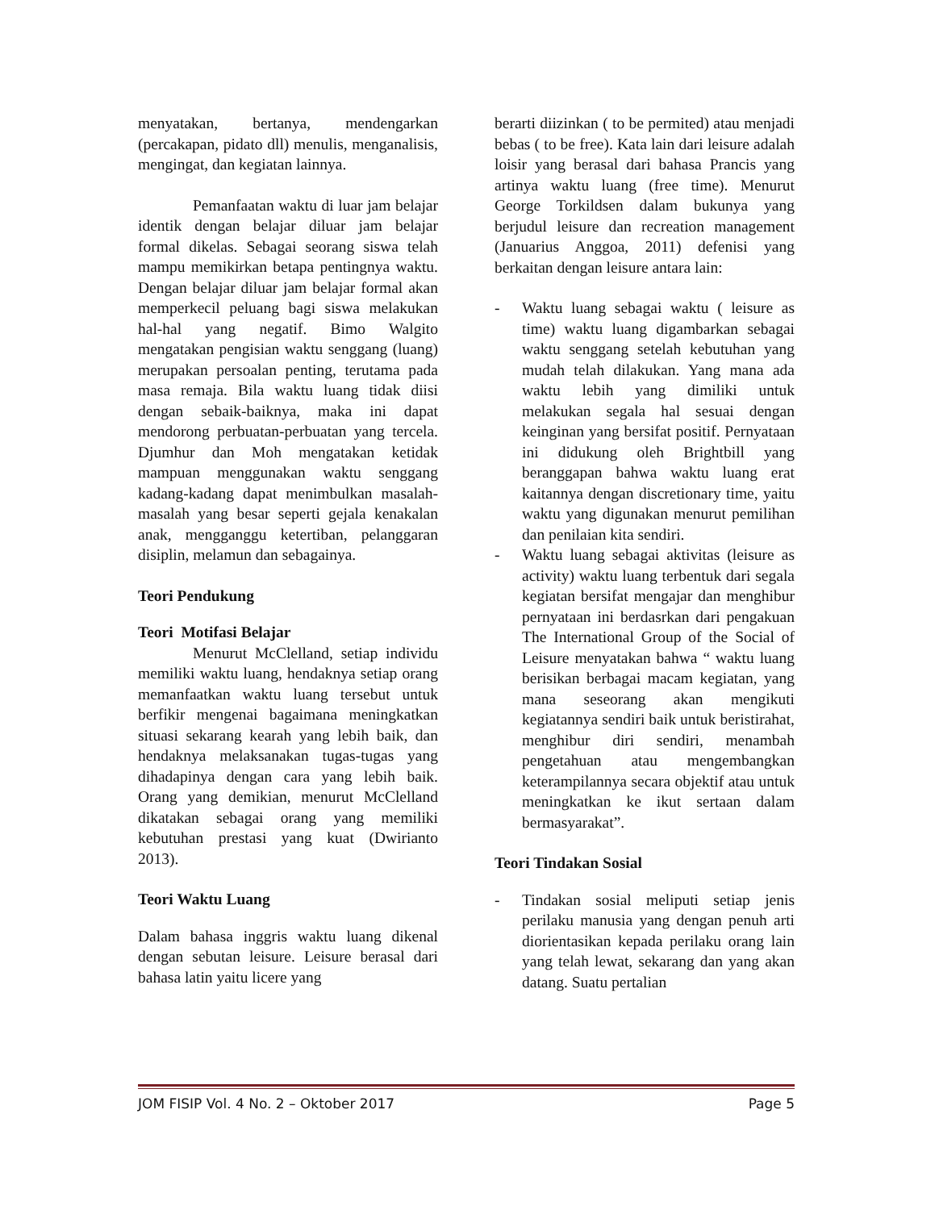menyatakan, bertanya, mendengarkan (percakapan, pidato dll) menulis, menganalisis, mengingat, dan kegiatan lainnya.
Pemanfaatan waktu di luar jam belajar identik dengan belajar diluar jam belajar formal dikelas. Sebagai seorang siswa telah mampu memikirkan betapa pentingnya waktu. Dengan belajar diluar jam belajar formal akan memperkecil peluang bagi siswa melakukan hal-hal yang negatif. Bimo Walgito mengatakan pengisian waktu senggang (luang) merupakan persoalan penting, terutama pada masa remaja. Bila waktu luang tidak diisi dengan sebaik-baiknya, maka ini dapat mendorong perbuatan-perbuatan yang tercela. Djumhur dan Moh mengatakan ketidak mampuan menggunakan waktu senggang kadang-kadang dapat menimbulkan masalah-masalah yang besar seperti gejala kenakalan anak, mengganggu ketertiban, pelanggaran disiplin, melamun dan sebagainya.
Teori Pendukung
Teori Motifasi Belajar
Menurut McClelland, setiap individu memiliki waktu luang, hendaknya setiap orang memanfaatkan waktu luang tersebut untuk berfikir mengenai bagaimana meningkatkan situasi sekarang kearah yang lebih baik, dan hendaknya melaksanakan tugas-tugas yang dihadapinya dengan cara yang lebih baik. Orang yang demikian, menurut McClelland dikatakan sebagai orang yang memiliki kebutuhan prestasi yang kuat (Dwirianto 2013).
Teori Waktu Luang
Dalam bahasa inggris waktu luang dikenal dengan sebutan leisure. Leisure berasal dari bahasa latin yaitu licere yang
berarti diizinkan ( to be permited) atau menjadi bebas ( to be free). Kata lain dari leisure adalah loisir yang berasal dari bahasa Prancis yang artinya waktu luang (free time). Menurut George Torkildsen dalam bukunya yang berjudul leisure dan recreation management (Januarius Anggoa, 2011) defenisi yang berkaitan dengan leisure antara lain:
- Waktu luang sebagai waktu ( leisure as time) waktu luang digambarkan sebagai waktu senggang setelah kebutuhan yang mudah telah dilakukan. Yang mana ada waktu lebih yang dimiliki untuk melakukan segala hal sesuai dengan keinginan yang bersifat positif. Pernyataan ini didukung oleh Brightbill yang beranggapan bahwa waktu luang erat kaitannya dengan discretionary time, yaitu waktu yang digunakan menurut pemilihan dan penilaian kita sendiri.
- Waktu luang sebagai aktivitas (leisure as activity) waktu luang terbentuk dari segala kegiatan bersifat mengajar dan menghibur pernyataan ini berdasrkan dari pengakuan The International Group of the Social of Leisure menyatakan bahwa “ waktu luang berisikan berbagai macam kegiatan, yang mana seseorang akan mengikuti kegiatannya sendiri baik untuk beristirahat, menghibur diri sendiri, menambah pengetahuan atau mengembangkan keterampilannya secara objektif atau untuk meningkatkan ke ikut sertaan dalam bermasyarakat”.
Teori Tindakan Sosial
- Tindakan sosial meliputi setiap jenis perilaku manusia yang dengan penuh arti diorientasikan kepada perilaku orang lain yang telah lewat, sekarang dan yang akan datang. Suatu pertalian
JOM FISIP Vol. 4 No. 2 – Oktober 2017 Page 5